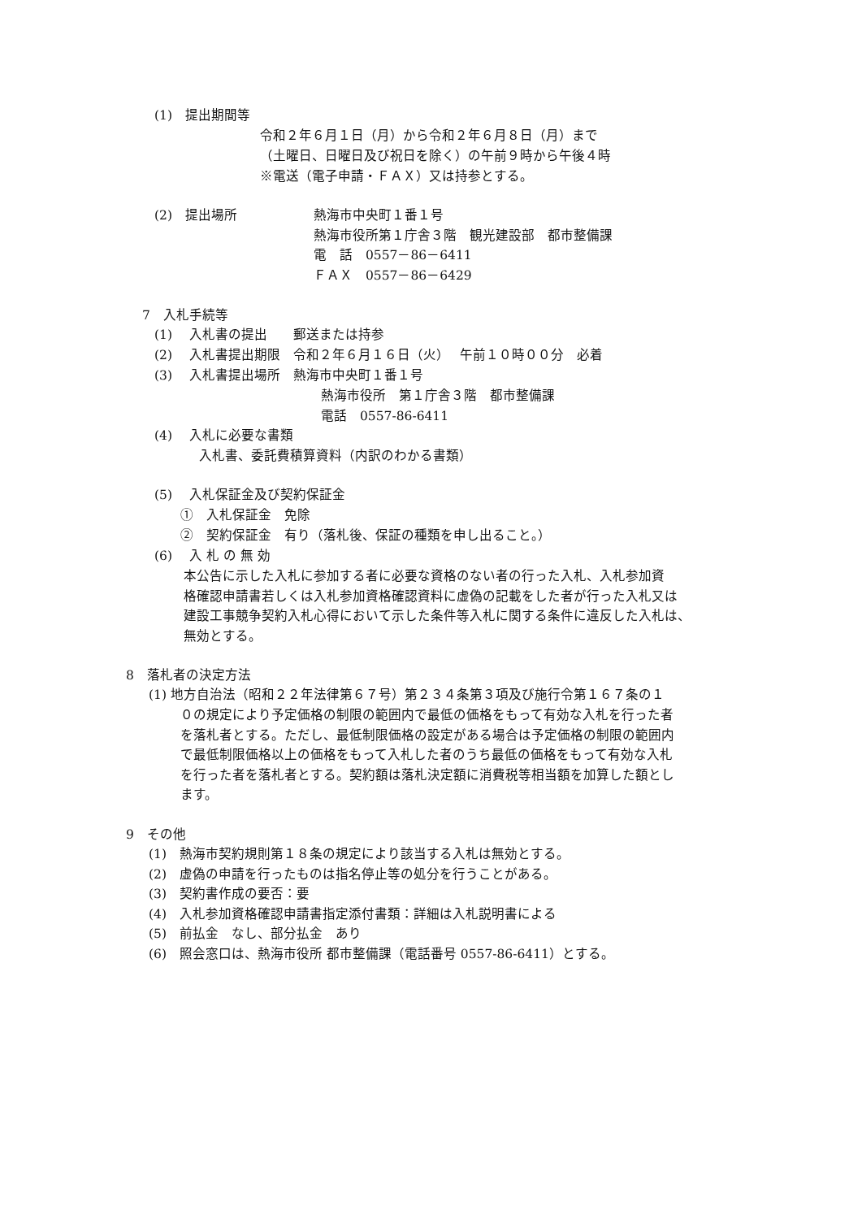(1)　提出期間等
令和２年６月１日（月）から令和２年６月８日（月）まで
（土曜日、日曜日及び祝日を除く）の午前９時から午後４時
※電送（電子申請・ＦＡＸ）又は持参とする。
(2)　提出場所
熱海市中央町１番１号
熱海市役所第１庁舎３階　観光建設部　都市整備課
電　話　0557－86－6411
ＦＡＸ　0557－86－6429
7　入札手続等
(1)　 入札書の提出　　郵送または持参
(2)　 入札書提出期限　令和２年６月１６日（火）　 午前１０時００分　必着
(3)　 入札書提出場所　熱海市中央町１番１号
熱海市役所　第１庁舎３階　都市整備課
電話　0557-86-6411
(4)　 入札に必要な書類
入札書、委託費積算資料（内訳のわかる書類）
(5)　 入札保証金及び契約保証金
①　入札保証金　免除
②　契約保証金　有り（落札後、保証の種類を申し出ること。）
(6)　 入 札 の 無 効
本公告に示した入札に参加する者に必要な資格のない者の行った入札、入札参加資
格確認申請書若しくは入札参加資格確認資料に虚偽の記載をした者が行った入札又は
建設工事競争契約入札心得において示した条件等入札に関する条件に違反した入札は、
無効とする。
8　落札者の決定方法
(1) 地方自治法（昭和２２年法律第６７号）第２３４条第３項及び施行令第１６７条の１
０の規定により予定価格の制限の範囲内で最低の価格をもって有効な入札を行った者
を落札者とする。ただし、最低制限価格の設定がある場合は予定価格の制限の範囲内
で最低制限価格以上の価格をもって入札した者のうち最低の価格をもって有効な入札
を行った者を落札者とする。契約額は落札決定額に消費税等相当額を加算した額とし
ます。
9　その他
(1)　熱海市契約規則第１８条の規定により該当する入札は無効とする。
(2)　虚偽の申請を行ったものは指名停止等の処分を行うことがある。
(3)　契約書作成の要否：要
(4)　入札参加資格確認申請書指定添付書類：詳細は入札説明書による
(5)　前払金　なし、部分払金　あり
(6)　照会窓口は、熱海市役所 都市整備課（電話番号 0557-86-6411）とする。